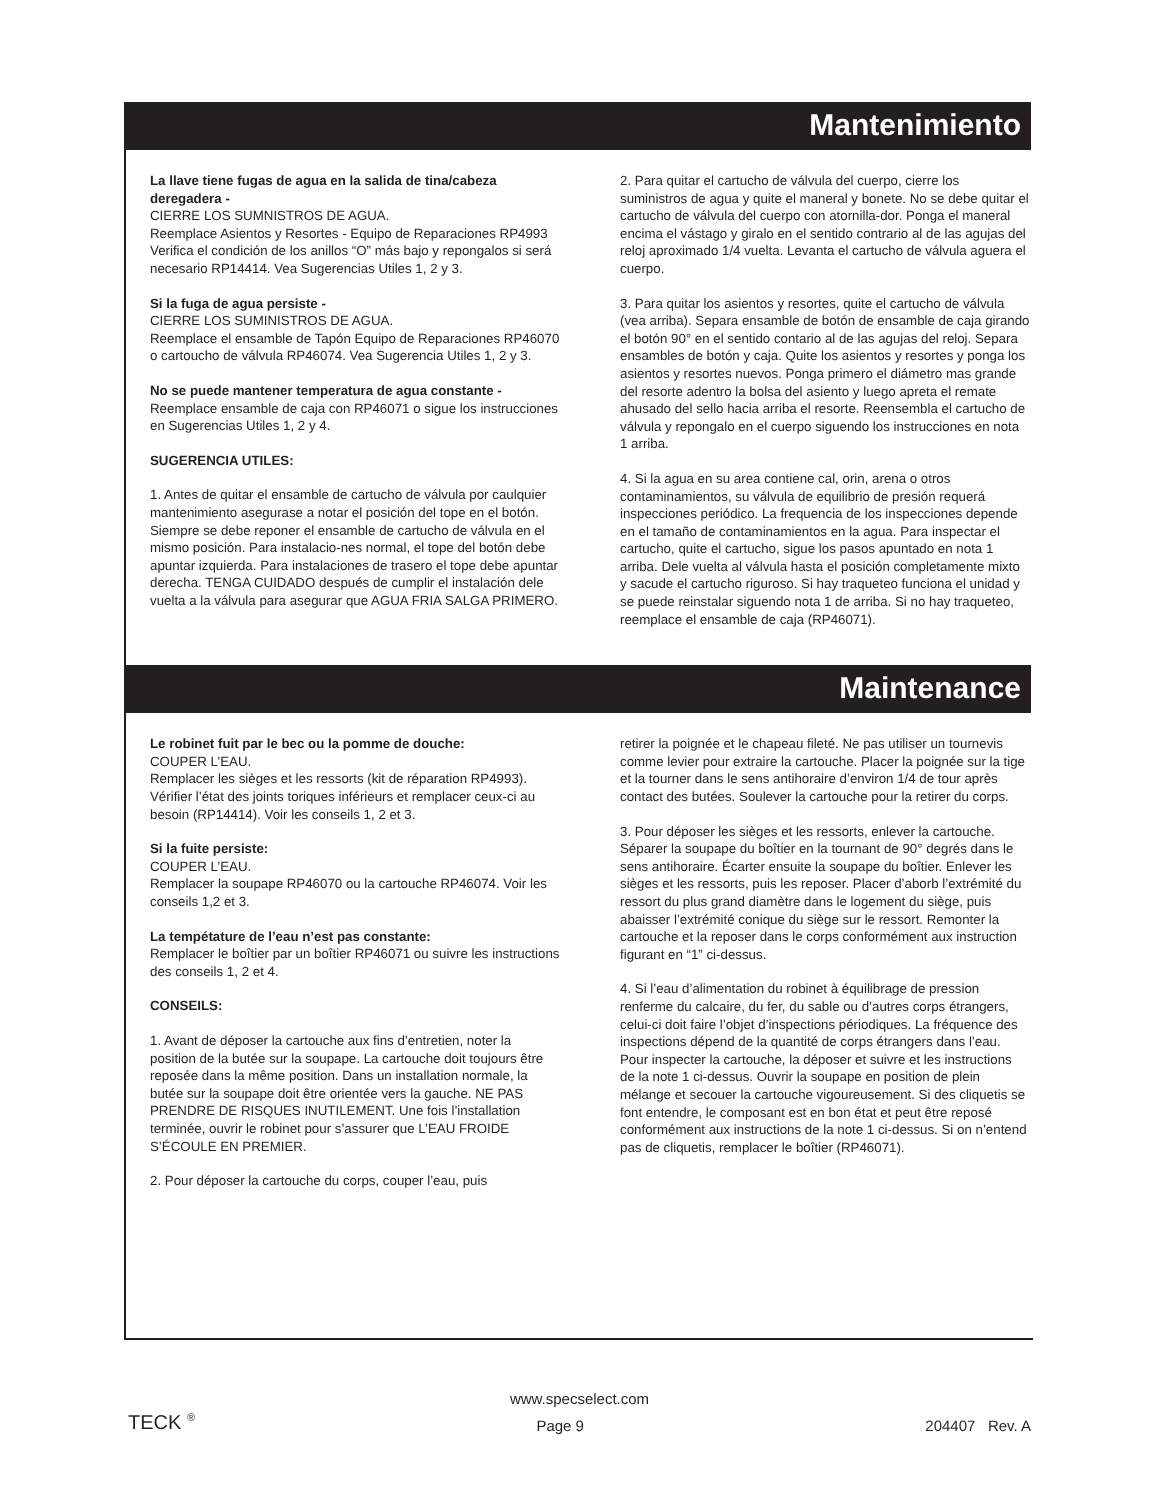Mantenimiento
La llave tiene fugas de agua en la salida de tina/cabeza deregadera -
CIERRE LOS SUMNISTROS DE AGUA.
Reemplace Asientos y Resortes - Equipo de Reparaciones RP4993 Verifica el condición de los anillos “O” más bajo y repongalos si será necesario RP14414. Vea Sugerencias Utiles 1, 2 y 3.
Si la fuga de agua persiste -
CIERRE LOS SUMINISTROS DE AGUA.
Reemplace el ensamble de Tapón Equipo de Reparaciones RP46070 o cartoucho de válvula RP46074. Vea Sugerencia Utiles 1, 2 y 3.
No se puede mantener temperatura de agua constante -
Reemplace ensamble de caja con RP46071 o sigue los instrucciones en Sugerencias Utiles 1, 2 y 4.
SUGERENCIA UTILES:
1. Antes de quitar el ensamble de cartucho de válvula por caulquier mantenimiento asegurase a notar el posición del tope en el botón. Siempre se debe reponer el ensamble de cartucho de válvula en el mismo posición. Para instalacio-nes normal, el tope del botón debe apuntar izquierda. Para instalaciones de trasero el tope debe apuntar derecha. TENGA CUIDADO después de cumplir el instalación dele vuelta a la válvula para asegurar que AGUA FRIA SALGA PRIMERO.
2. Para quitar el cartucho de válvula del cuerpo, cierre los suministros de agua y quite el maneral y bonete. No se debe quitar el cartucho de válvula del cuerpo con atornilla-dor. Ponga el maneral encima el vástago y giralo en el sentido contrario al de las agujas del reloj aproximado 1/4 vuelta. Levanta el cartucho de válvula aguera el cuerpo.
3. Para quitar los asientos y resortes, quite el cartucho de válvula (vea arriba). Separa ensamble de botón de ensamble de caja girando el botón 90° en el sentido contario al de las agujas del reloj. Separa ensambles de botón y caja. Quite los asientos y resortes y ponga los asientos y resortes nuevos. Ponga primero el diámetro mas grande del resorte adentro la bolsa del asiento y luego apreta el remate ahusado del sello hacia arriba el resorte. Reensembla el cartucho de válvula y repongalo en el cuerpo siguendo los instrucciones en nota 1 arriba.
4. Si la agua en su area contiene cal, orin, arena o otros contaminamientos, su válvula de equilibrio de presión requerá inspecciones periódico. La frequencia de los inspecciones depende en el tamaño de contaminamientos en la agua. Para inspectar el cartucho, quite el cartucho, sigue los pasos apuntado en nota 1 arriba. Dele vuelta al válvula hasta el posición completamente mixto y sacude el cartucho riguroso. Si hay traqueteo funciona el unidad y se puede reinstalar siguendo nota 1 de arriba. Si no hay traqueteo, reemplace el ensamble de caja (RP46071).
Maintenance
Le robinet fuit par le bec ou la pomme de douche:
COUPER L’EAU.
Remplacer les sièges et les ressorts (kit de réparation RP4993). Vérifier l’état des joints toriques inférieurs et remplacer ceux-ci au besoin (RP14414). Voir les conseils 1, 2 et 3.
Si la fuite persiste:
COUPER L’EAU.
Remplacer la soupape RP46070 ou la cartouche RP46074. Voir les conseils 1,2 et 3.
La tempétature de l’eau n’est pas constante:
Remplacer le boîtier par un boîtier RP46071 ou suivre les instructions des conseils 1, 2 et 4.
CONSEILS:
1. Avant de déposer la cartouche aux fins d’entretien, noter la position de la butée sur la soupape. La cartouche doit toujours être reposée dans la même position. Dans un installation normale, la butée sur la soupape doit être orientée vers la gauche. NE PAS PRENDRE DE RISQUES INUTILEMENT. Une fois l’installation terminée, ouvrir le robinet pour s’assurer que L’EAU FROIDE S’ÉCOULE EN PREMIER.
2. Pour déposer la cartouche du corps, couper l’eau, puis
retirer la poignée et le chapeau fileté. Ne pas utiliser un tournevis comme levier pour extraire la cartouche. Placer la poignée sur la tige et la tourner dans le sens antihoraire d’environ 1/4 de tour après contact des butées. Soulever la cartouche pour la retirer du corps.
3. Pour déposer les sièges et les ressorts, enlever la cartouche. Séparer la soupape du boîtier en la tournant de 90° degrés dans le sens antihoraire. Écarter ensuite la soupape du boîtier. Enlever les sièges et les ressorts, puis les reposer. Placer d’aborb l’extrémité du ressort du plus grand diamètre dans le logement du siège, puis abaisser l’extrémité conique du siège sur le ressort. Remonter la cartouche et la reposer dans le corps conformément aux instruction figurant en “1” ci-dessus.
4. Si l’eau d’alimentation du robinet à équilibrage de pression renferme du calcaire, du fer, du sable ou d’autres corps étrangers, celui-ci doit faire l’objet d’inspections périodiques. La fréquence des inspections dépend de la quantité de corps étrangers dans l’eau. Pour inspecter la cartouche, la déposer et suivre et les instructions de la note 1 ci-dessus. Ouvrir la soupape en position de plein mélange et secouer la cartouche vigoureusement. Si des cliquetis se font entendre, le composant est en bon état et peut être reposé conformément aux instructions de la note 1 ci-dessus. Si on n’entend pas de cliquetis, remplacer le boîtier (RP46071).
www.specselect.com
TECK <sup>®</sup> Page 9 204407 Rev. A